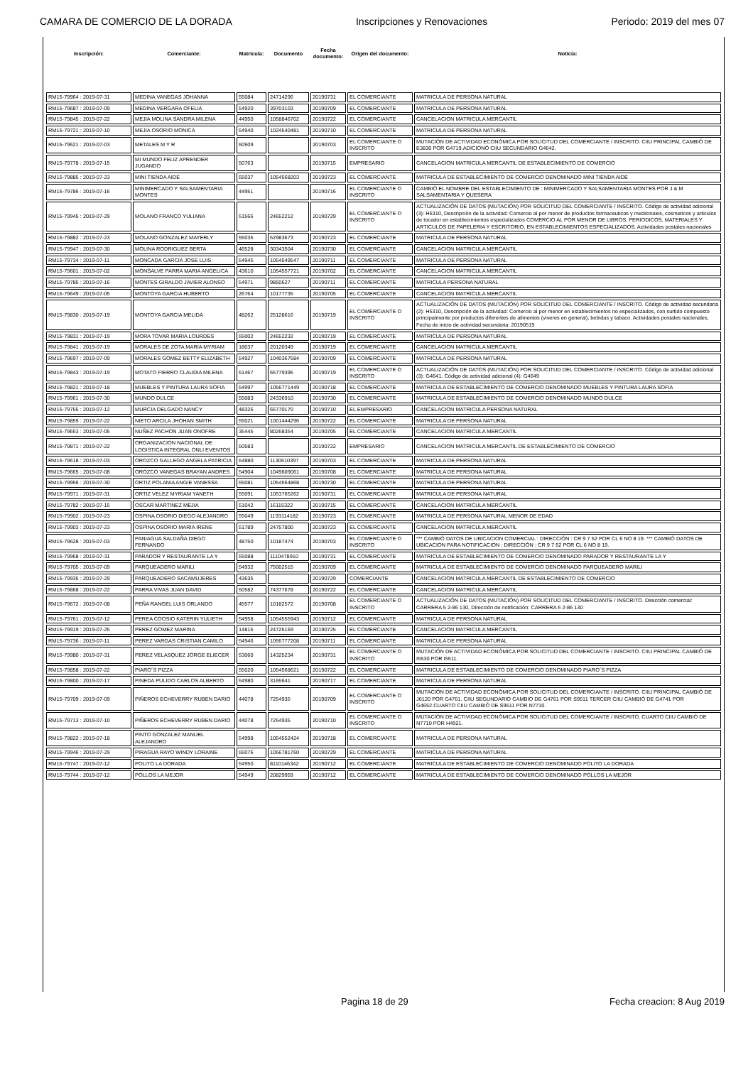CAMARA DE COMERCIO DE LA DORADA Inscripciones y Renovaciones Periodo: 2019 del mes 07
| Inscripción: | Comerciante: | Matricula: | Documento | Fecha documento: | Origen del documento: | Noticia: |
| --- | --- | --- | --- | --- | --- | --- |
| RM15-79964 : 2019-07-31 | MEDINA VANEGAS JOHANNA | 55084 | 24714296 | 20190731 | EL COMERCIANTE | MATRICULA DE PERSONA NATURAL |
| RM15-79687 : 2019-07-09 | MEDINA VERGARA OFELIA | 54920 | 39703103 | 20190709 | EL COMERCIANTE | MATRICULA DE PERSONA NATURAL |
| RM15-79845 : 2019-07-22 | MEJIA MOLINA SANDRA MILENA | 44950 | 1058846702 | 20190722 | EL COMERCIANTE | CANCELACION MATRICULA MERCANTIL |
| RM15-79721 : 2019-07-10 | MEJIA OSORIO MONICA | 54940 | 1024540481 | 20190710 | EL COMERCIANTE | MATRICULA DE PERSONA NATURAL |
| RM15-79621 : 2019-07-03 | METALES M Y R | 50509 | | 20190703 | EL COMERCIANTE O INSCRITO | MUTACIÓN DE ACTIVIDAD ECONÓMICA POR SOLICITUD DEL COMERCIANTE / INSCRITO. CIIU PRINCIPAL CAMBIÓ DE E3830 POR G4719.ADICIONÓ CIIU SECUNDARIO G4642. |
| RM15-79778 : 2019-07-15 | MI MUNDO FELIZ APRENDER JUGANDO | 50763 | | 20190715 | EMPRESARIO | CANCELACION MATRICULA MERCANTIL DE ESTABLECIMIENTO DE COMERCIO |
| RM15-79885 : 2019-07-23 | MINI TIENDA AIDE | 55037 | 1054568203 | 20190723 | EL COMERCIANTE | MATRICULA DE ESTABLECIMIENTO DE COMERCIO DENOMINADO MINI TIENDA AIDE |
| RM15-79786 : 2019-07-16 | MINIMERCADO Y SALSAMENTARIA MONTES | 44951 | | 20190716 | EL COMERCIANTE O INSCRITO | CAMBIÓ EL NOMBRE DEL ESTABLECIMIENTO DE : MINIMERCADO Y SALSAMENTARIA MONTES POR J & M SALSAMENTARIA Y QUESERA |
| RM15-79945 : 2019-07-29 | MOLANO FRANCO YULIANA | 51566 | 24652212 | 20190729 | EL COMERCIANTE O INSCRITO | ACTUALIZACIÓN DE DATOS (MUTACIÓN) POR SOLICITUD DEL COMERCIANTE / INSCRITO. Código de actividad adicional (3): H5310, Descripción de la actividad: Comercio al por menor de productos farmaceuticos y medicinales, cosmeticos y articulos de tocador en establecimientos especializados COMERCIO AL POR MENOR DE LIBROS, PERIODICOS, MATERIALES Y ARTICULOS DE PAPELERIA Y ESCRITORIO, EN ESTABLECIMIENTOS ESPECIALIZADOS. Actividades postales nacionales |
| RM15-79882 : 2019-07-23 | MOLANO GONZALEZ MAYERLY | 55035 | 52983673 | 20190723 | EL COMERCIANTE | MATRICULA DE PERSONA NATURAL |
| RM15-79947 : 2019-07-30 | MOLINA RODRIGUEZ BERTA | 46528 | 30343504 | 20190730 | EL COMERCIANTE | CANCELACION MATRICULA MERCANTIL |
| RM15-79734 : 2019-07-11 | MONCADA GARCIA JOSE LUIS | 54945 | 1054549547 | 20190711 | EL COMERCIANTE | MATRICULA DE PERSONA NATURAL |
| RM15-79601 : 2019-07-02 | MONSALVE PARRA MARIA ANGELICA | 43610 | 1054557721 | 20190702 | EL COMERCIANTE | CANCELACION MATRICULA MERCANTIL |
| RM15-79785 : 2019-07-16 | MONTES GIRALDO JAVIER ALONSO | 54971 | 9850627 | 20190711 | EL COMERCIANTE | MATRICULA PERSONA NATURAL |
| RM15-79649 : 2019-07-05 | MONTOYA GARCIA HUBERTO | 26764 | 10177735 | 20190705 | EL COMERCIANTE | CANCELACION MATRICULA MERCANTIL |
| RM15-79830 : 2019-07-19 | MONTOYA GARCIA MELIDA | 48262 | 25128616 | 20190719 | EL COMERCIANTE O INSCRITO | ACTUALIZACIÓN DE DATOS (MUTACIÓN) POR SOLICITUD DEL COMERCIANTE / INSCRITO. Código de actividad secundaria (2): H5310, Descripción de la actividad: Comercio al por menor en establecimientos no especializados, con surtido compuesto principalmente por productos diferentes de alimentos (viveres en general), bebidas y tabaco. Actividades postales nacionales, Fecha de inicio de actividad secundaria: 20190519 |
| RM15-79831 : 2019-07-19 | MORA TOVAR MARIA LOURDES | 55002 | 24652232 | 20190719 | EL COMERCIANTE | MATRICULA DE PERSONA NATURAL |
| RM15-79841 : 2019-07-19 | MORALES DE ZOTA MARIA MYRIAM | 18037 | 20120349 | 20190719 | EL COMERCIANTE | CANCELACION MATRICULA MERCANTIL |
| RM15-79697 : 2019-07-09 | MORALES GOMEZ BETTY ELIZABETH | 54927 | 1040367584 | 20190709 | EL COMERCIANTE | MATRICULA DE PERSONA NATURAL |
| RM15-79843 : 2019-07-19 | MOTATO FIERRO CLAUDIA MILENA | 51467 | 65779395 | 20190719 | EL COMERCIANTE O INSCRITO | ACTUALIZACIÓN DE DATOS (MUTACIÓN) POR SOLICITUD DEL COMERCIANTE / INSCRITO. Código de actividad adicional (3): G4641, Código de actividad adicional (4): G4649 |
| RM15-79821 : 2019-07-18 | MUEBLES Y PINTURA LAURA SOFIA | 54997 | 1056771449 | 20190718 | EL COMERCIANTE | MATRICULA DE ESTABLECIMIENTO DE COMERCIO DENOMINADO MUEBLES Y PINTURA LAURA SOFIA |
| RM15-79961 : 2019-07-30 | MUNDO DULCE | 55083 | 24336910 | 20190730 | EL COMERCIANTE | MATRICULA DE ESTABLECIMIENTO DE COMERCIO DENOMINADO MUNDO DULCE |
| RM15-79755 : 2019-07-12 | MURCIA DELGADO NANCY | 48326 | 65770170 | 20190710 | EL EMPRESARIO | CANCELACION MATRICULA PERSONA NATURAL |
| RM15-79859 : 2019-07-22 | NIETO ARCILA JHOHAN SMITH | 55021 | 1001444296 | 20190722 | EL COMERCIANTE | MATRICULA DE PERSONA NATURAL |
| RM15-79653 : 2019-07-05 | NUÑEZ PACHON JUAN ONOFRE | 35445 | 80268354 | 20190705 | EL COMERCIANTE | CANCELACION MATRICULA MERCANTIL |
| RM15-79871 : 2019-07-22 | ORGANIZACION NACIONAL DE LOGISTICA INTEGRAL ONLI EVENTOS | 50583 | | 20190722 | EMPRESARIO | CANCELACION MATRICULA MERCANTIL DE ESTABLECIMIENTO DE COMERCIO |
| RM15-79618 : 2019-07-03 | OROZCO GALLEGO ANGELA PATRICIA | 54880 | 1130610397 | 20190703 | EL COMERCIANTE | MATRICULA DE PERSONA NATURAL |
| RM15-79665 : 2019-07-08 | OROZCO VANEGAS BRAYAN ANDRES | 54904 | 1049609061 | 20190708 | EL COMERCIANTE | MATRICULA DE PERSONA NATURAL |
| RM15-79956 : 2019-07-30 | ORTIZ POLANIA ANGIE VANESSA | 55081 | 1054564868 | 20190730 | EL COMERCIANTE | MATRICULA DE PERSONA NATURAL |
| RM15-79971 : 2019-07-31 | ORTIZ VELEZ MYRIAM YANETH | 55091 | 1053765262 | 20190731 | EL COMERCIANTE | MATRICULA DE PERSONA NATURAL |
| RM15-79782 : 2019-07-15 | OSCAR MARTINEZ MEJIA | 51042 | 16115322 | 20190715 | EL COMERCIANTE | CANCELACION MATRICULA MERCANTIL |
| RM15-79902 : 2019-07-23 | OSPINA OSORIO DIEGO ALEJANDRO | 55049 | 1193114182 | 20190723 | EL COMERCIANTE | MATRICULA DE PERSONA NATURAL MENOR DE EDAD |
| RM15-79903 : 2019-07-23 | OSPINA OSORIO MARIA IRENE | 51789 | 24757800 | 20190723 | EL COMERCIANTE | CANCELACION MATRICULA MERCANTIL |
| RM15-79628 : 2019-07-03 | PANIAGUA SALDAÑA DIEGO FERNANDO | 48750 | 10187474 | 20190703 | EL COMERCIANTE O INSCRITO | *** CAMBIÓ DATOS DE UBICACION COMERCIAL : DIRECCIÓN : CR 9 7 52 POR CL 6 NO 8 19. *** CAMBIÓ DATOS DE UBICACION PARA NOTIFICACION : DIRECCIÓN : CR 9 7 52 POR CL 6 NO 8 19. |
| RM15-79968 : 2019-07-31 | PARADOR Y RESTAURANTE LA Y | 55088 | 1110478910 | 20190731 | EL COMERCIANTE | MATRICULA DE ESTABLECIMIENTO DE COMERCIO DENOMINADO PARADOR Y RESTAURANTE LA Y |
| RM15-79705 : 2019-07-09 | PARQUEADERO MARILI | 54932 | 75002515 | 20190709 | EL COMERCIANTE | MATRICULA DE ESTABLECIMIENTO DE COMERCIO DENOMINADO PARQUEADERO MARILI |
| RM15-79935 : 2019-07-29 | PARQUEADERO SACAMUJERES | 43635 | | 20190729 | COMERCIANTE | CANCELACION MATRICULA MERCANTIL DE ESTABLECIMIENTO DE COMERCIO |
| RM15-79868 : 2019-07-22 | PARRA VIVAS JUAN DAVID | 50582 | 74377678 | 20190722 | EL COMERCIANTE | CANCELACION MATRICULA MERCANTIL |
| RM15-79672 : 2019-07-08 | PEÑA RANGEL LUIS ORLANDO | 45577 | 10182572 | 20190708 | EL COMERCIANTE O INSCRITO | ACTUALIZACIÓN DE DATOS (MUTACIÓN) POR SOLICITUD DEL COMERCIANTE / INSCRITO. Dirección comercial: CARRERA 5 2-86 130, Dirección de notificación: CARRERA 5 2-86 130 |
| RM15-79761 : 2019-07-12 | PEREA COOSIO KATERIN YULIETH | 54958 | 1054555943 | 20190712 | EL COMERCIANTE | MATRICULA DE PERSONA NATURAL |
| RM15-79919 : 2019-07-25 | PEREZ GOMEZ MARINA | 14815 | 24725169 | 20190725 | EL COMERCIANTE | CANCELACION MATRICULA MERCANTIL |
| RM15-79736 : 2019-07-11 | PEREZ VARGAS CRISTIAN CAMILO | 54946 | 1056777208 | 20190711 | EL COMERCIANTE | MATRICULA DE PERSONA NATURAL |
| RM15-79980 : 2019-07-31 | PEREZ VELASQUEZ JORGE ELIECER | 53060 | 14325234 | 20190731 | EL COMERCIANTE O INSCRITO | MUTACIÓN DE ACTIVIDAD ECONÓMICA POR SOLICITUD DEL COMERCIANTE / INSCRITO. CIIU PRINCIPAL CAMBIÓ DE I5530 POR I5511. |
| RM15-79858 : 2019-07-22 | PIARO´S PIZZA | 55020 | 1054568621 | 20190722 | EL COMERCIANTE | MATRICULA DE ESTABLECIMIENTO DE COMERCIO DENOMINADO PIARO´S PIZZA |
| RM15-79800 : 2019-07-17 | PINEDA PULIDO CARLOS ALBERTO | 54980 | 3165641 | 20190717 | EL COMERCIANTE | MATRICULA DE PERSONA NATURAL |
| RM15-79709 : 2019-07-09 | PIÑEROS ECHEVERRY RUBEN DARIO | 44078 | 7254935 | 20190709 | EL COMERCIANTE O INSCRITO | MUTACIÓN DE ACTIVIDAD ECONÓMICA POR SOLICITUD DEL COMERCIANTE / INSCRITO. CIIU PRINCIPAL CAMBIÓ DE J6120 POR G4761. CIIU SEGUNDARIO CAMBIO DE G4761 POR S9511 TERCER CIIU CAMBIÓ DE G4741 POR G4652.CUARTO CIIU CAMBIÓ DE S9511 POR N7710. |
| RM15-79713 : 2019-07-10 | PIÑEROS ECHEVERRY RUBEN DARIO | 44078 | 7254935 | 20190710 | EL COMERCIANTE O INSCRITO | MUTACIÓN DE ACTIVIDAD ECONÓMICA POR SOLICITUD DEL COMERCIANTE / INSCRITO. CUARTO CIIU CAMBIÓ DE N7710 POR H4921. |
| RM15-79822 : 2019-07-18 | PINTO GONZALEZ MANUEL ALEJANDRO | 54998 | 1054552424 | 20190718 | EL COMERCIANTE | MATRICULA DE PERSONA NATURAL |
| RM15-79946 : 2019-07-29 | PIRAGUA RAYO WINDY LORAINE | 55076 | 1056781760 | 20190729 | EL COMERCIANTE | MATRICULA DE PERSONA NATURAL |
| RM15-79747 : 2019-07-12 | POLITO LA DORADA | 54950 | 8110146342 | 20190712 | EL COMERCIANTE | MATRICULA DE ESTABLECIMIENTO DE COMERCIO DENOMINADO POLITO LA DORADA |
| RM15-79744 : 2019-07-12 | POLLOS LA MEJOR | 54949 | 20829959 | 20190712 | EL COMERCIANTE | MATRICULA DE ESTABLECIMIENTO DE COMERCIO DENOMINADO POLLOS LA MEJOR |
Pagina 18 de 29 Fecha creacion: 8 Aug 2019